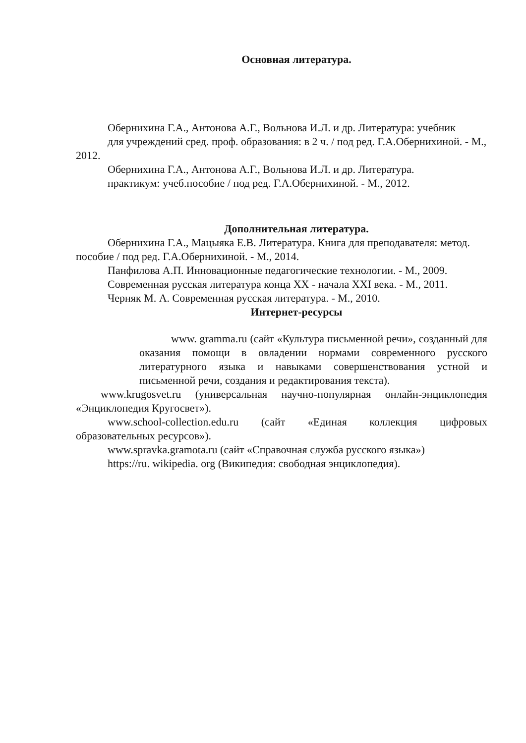Основная литература.
Обернихина Г.А., Антонова А.Г., Вольнова И.Л. и др. Литература: учебник
для учреждений сред. проф. образования: в 2 ч. / под ред. Г.А.Обернихиной. - М., 2012.
Обернихина Г.А., Антонова А.Г., Вольнова И.Л. и др. Литература.
практикум: учеб.пособие / под ред. Г.А.Обернихиной. - М., 2012.
Дополнительная литература.
Обернихина Г.А., Мацыяка Е.В. Литература. Книга для преподавателя: метод. пособие / под ред. Г.А.Обернихиной. - М., 2014.
Панфилова А.П. Инновационные педагогические технологии. - М., 2009.
Современная русская литература конца XX - начала XXI века. - М., 2011.
Черняк М. А. Современная русская литература. - М., 2010.
Интернет-ресурсы
www. gramma.ru (сайт «Культура письменной речи», созданный для оказания помощи в овладении нормами современного русского литературного языка и навыками совершенствования устной и письменной речи, создания и редактирования текста).
www.krugosvet.ru (универсальная научно-популярная онлайн-энциклопедия «Энциклопедия Кругосвет»).
www.school-collection.edu.ru (сайт «Единая коллекция цифровых образовательных ресурсов»).
www.spravka.gramota.ru (сайт «Справочная служба русского языка»)
https://ru. wikipedia. org (Википедия: свободная энциклопедия).